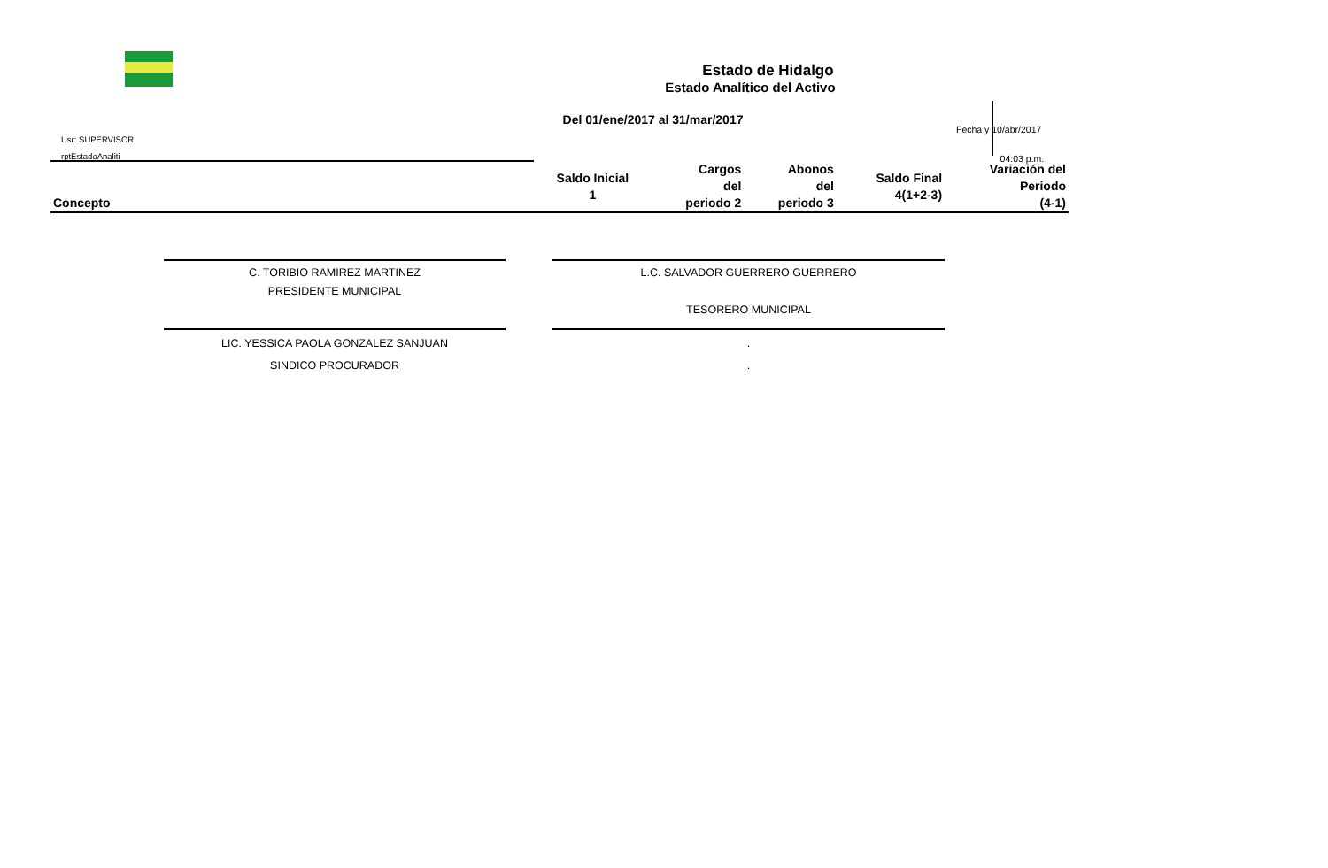Estado de Hidalgo
Estado Analítico del Activo
Del 01/ene/2017 al 31/mar/2017
Usr: SUPERVISOR
rptEstadoAnaliti
Fecha y 10/abr/2017
04:03 p.m.
| Concepto | Saldo Inicial 1 | Cargos del periodo 2 | Abonos del periodo 3 | Saldo Final 4(1+2-3) | Variación del Periodo (4-1) |
| --- | --- | --- | --- | --- | --- |
C. TORIBIO RAMIREZ MARTINEZ
PRESIDENTE MUNICIPAL
L.C. SALVADOR GUERRERO GUERRERO
TESORERO MUNICIPAL
LIC. YESSICA PAOLA GONZALEZ SANJUAN
SINDICO PROCURADOR
.
.